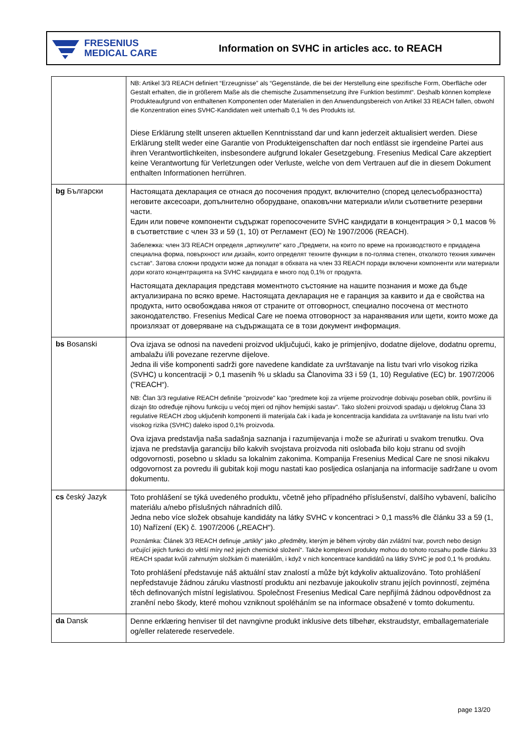FRESENIUS
MEDICAL CARE
Information on SVHC in articles acc. to REACH
| | NB: Artikel 3/3 REACH definiert “Erzeugnisse” als “Gegenstände, die bei der Herstellung eine spezifische Form, Oberfläche oder Gestalt erhalten, die in größerem Maße als die chemische Zusammensetzung ihre Funktion bestimmt“. Deshalb können komplexe Produkteaufgrund von enthaltenen Komponenten oder Materialien in den Anwendungsbereich von Artikel 33 REACH fallen, obwohl die Konzentration eines SVHC-Kandidaten weit unterhalb 0,1 % des Produkts ist. Diese Erklärung stellt unseren aktuellen Kenntnisstand dar und kann jederzeit aktualisiert werden. Diese Erklärung stellt weder eine Garantie von Produkteigenschaften dar noch entlässt sie irgendeine Partei aus ihren Verantwortlichkeiten, insbesondere aufgrund lokaler Gesetzgebung. Fresenius Medical Care akzeptiert keine Verantwortung für Verletzungen oder Verluste, welche von dem Vertrauen auf die in diesem Dokument enthalten Informationen herrühren. |
| bg Български | Настоящата декларация се отнася до посочения продукт, включително (според целесъобразността) неговите аксесоари, допълнително оборудване, опаковъчни материали и/или съответните резервни части. Един или повече компоненти съдържат горепосочените SVHC кандидати в концентрация > 0,1 масов % в съответствие с член 33 и 59 (1, 10) от Регламент (ЕО) № 1907/2006 (REACH). Забележка: член 3/3 REACH определя „артикулите“ като „Предмети, на които по време на производството е придадена специална форма, повърхност или дизайн, които определят техните функции в по-голяма степен, отколкото техния химичен състав“. Затова сложни продукти може да попадат в обхвата на член 33 REACH поради включени компоненти или материали дори когато концентрацията на SVHC кандидата е много под 0,1% от продукта. Настоящата декларация представя моментното състояние на нашите познания и може да бъде актуализирана по всяко време. Настоящата декларация не е гаранция за каквито и да е свойства на продукта, нито освобождава някоя от страните от отговорност, специално посочена от местното законодателство. Fresenius Medical Care не поема отговорност за наранявания или щети, които може да произлязат от доверяване на съдържащата се в този документ информация. |
| bs Bosanski | Ova izjava se odnosi na navedeni proizvod uključujući, kako je primjenjivo, dodatne dijelove, dodatnu opremu, ambalažu i/ili povezane rezervne dijelove. Jedna ili više komponenti sadrži gore navedene kandidate za uvrštavanje na listu tvari vrlo visokog rizika (SVHC) u koncentraciji > 0,1 masenih % u skladu sa Članovima 33 i 59 (1, 10) Regulative (EC) br. 1907/2006 ("REACH“). NB: Član 3/3 regulative REACH definiše "proizvode" kao "predmete koji za vrijeme proizvodnje dobivaju poseban oblik, površinu ili dizajn što određuje njihovu funkciju u većoj mjeri od njihov hemijski sastav". Tako složeni proizvodi spadaju u djelokrug Člana 33 regulative REACH zbog uključenih komponenti ili materijala čak i kada je koncentracija kandidata za uvrštavanje na listu tvari vrlo visokog rizika (SVHC) daleko ispod 0,1% proizvoda. Ova izjava predstavlja naša sadašnja saznanja i razumijevanja i može se ažurirati u svakom trenutku. Ova izjava ne predstavlja garanciju bilo kakvih svojstava proizvoda niti oslobađa bilo koju stranu od svojih odgovornosti, posebno u skladu sa lokalnim zakonima. Kompanija Fresenius Medical Care ne snosi nikakvu odgovornost za povredu ili gubitak koji mogu nastati kao posljedica oslanjanja na informacije sadržane u ovom dokumentu. |
| cs český Jazyk | Toto prohlášení se týká uvedeného produktu, včetně jeho případného příslušenství, dalšího vybavení, balicího materiálu a/nebo příslušných náhradních dílů. Jedna nebo více složek obsahuje kandidáty na látky SVHC v koncentraci > 0,1 mass% dle článku 33 a 59 (1, 10) Nařízení (EK) č. 1907/2006 („REACH“). Poznámka: Článek 3/3 REACH definuje „artikly“ jako „předměty, kterým je během výroby dán zvláštní tvar, povrch nebo design určující jejich funkci do větší míry než jejich chemické složení“. Takže komplexní produkty mohou do tohoto rozsahu podle článku 33 REACH spadat kvůli zahrnutým složkám či materiálům, i když v nich koncentrace kandidátů na látky SVHC je pod 0,1 % produktu. Toto prohlášení představuje náš aktuální stav znalostí a může být kdykoliv aktualizováno. Toto prohlášení nepředstavuje žádnou záruku vlastností produktu ani nezbavuje jakoukoliv stranu jejích povinností, zejména těch definovaných místní legislativou. Společnost Fresenius Medical Care nepřijímá žádnou odpovědnost za zranění nebo škody, které mohou vzniknout spoléháním se na informace obsažené v tomto dokumentu. |
| da Dansk | Denne erklæring henviser til det navngivne produkt inklusive dets tilbehør, ekstraudstyr, emballagemateriale og/eller relaterede reservedele. |
page 13/20